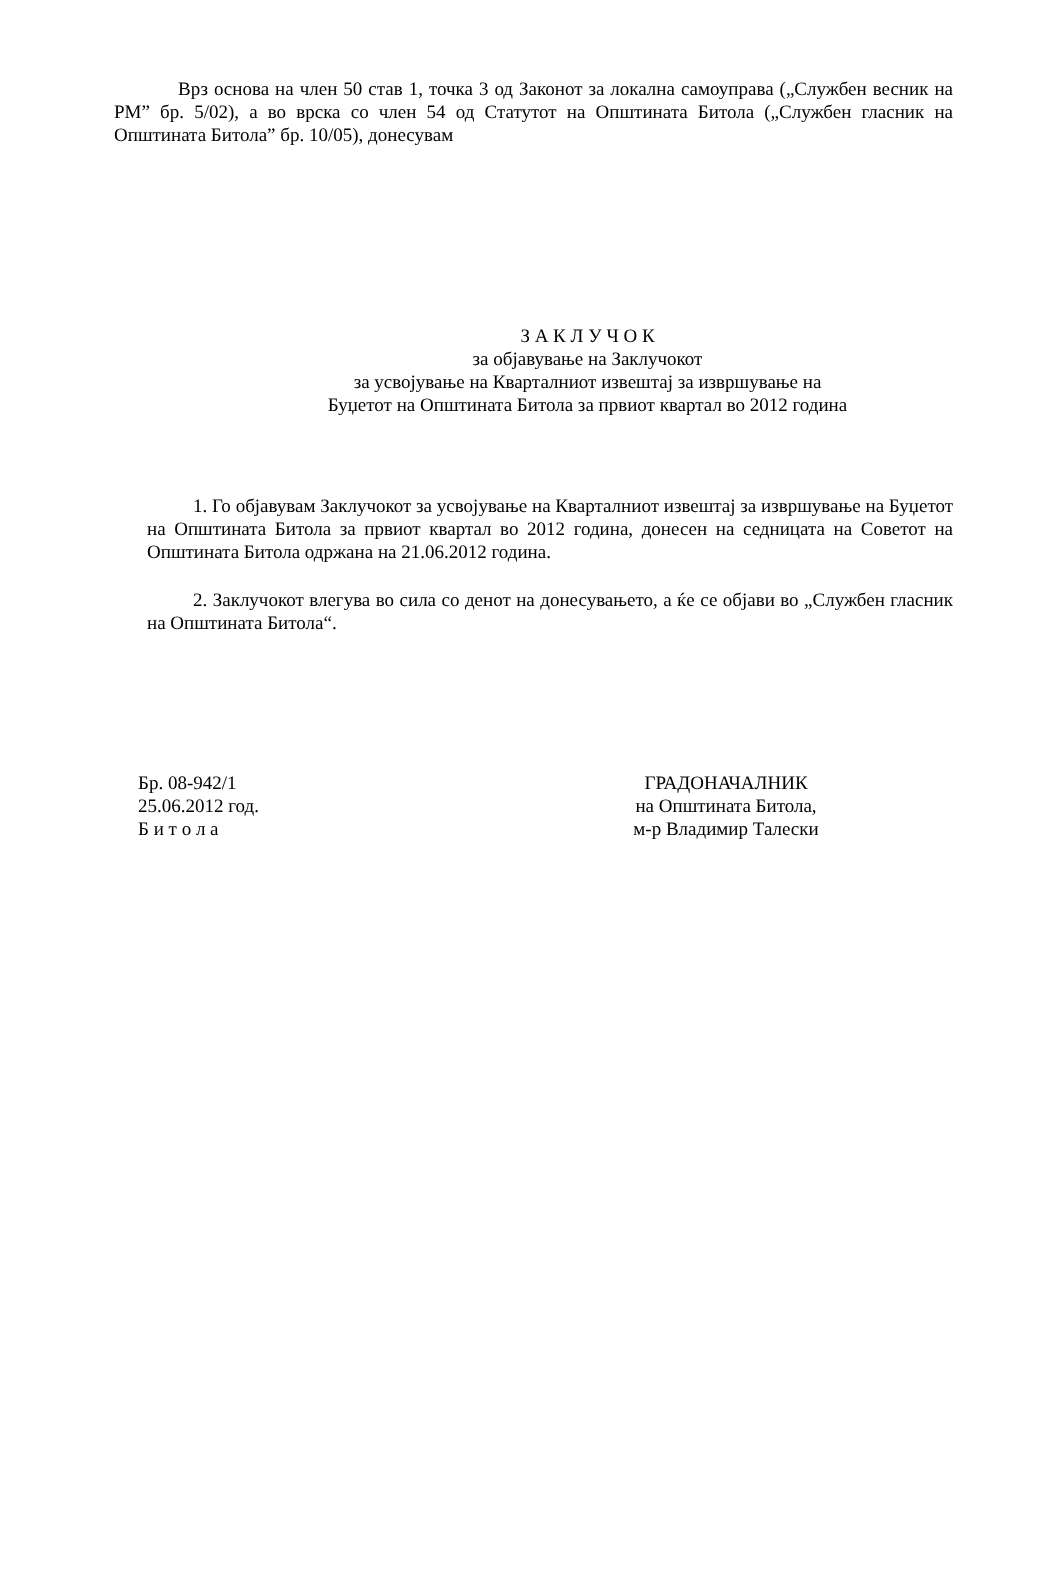Врз основа на член 50 став 1, точка 3 од Законот за локална самоуправа („Службен весник на РМ” бр. 5/02), а во врска со член 54 од Статутот на Општината Битола („Службен гласник на Општината Битола” бр. 10/05), донесувам
З А К Л У Ч О К
за објавување на Заклучокот
за усвојување на Кварталниот извештај за извршување на
Буџетот на Општината Битола за првиот квартал во 2012 година
1. Го објавувам Заклучокот за усвојување на Кварталниот извештај за извршување на Буџетот на Општината Битола за првиот квартал во 2012 година, донесен на седницата на Советот на Општината Битола одржана на 21.06.2012 година.
2. Заклучокот влегува во сила со денот на донесувањето, а ќе се објави во „Службен гласник на Општината Битола“.
Бр. 08-942/1
25.06.2012 год.
Б и т о л а
ГРАДОНАЧАЛНИК
на Општината Битола,
м-р Владимир Талески